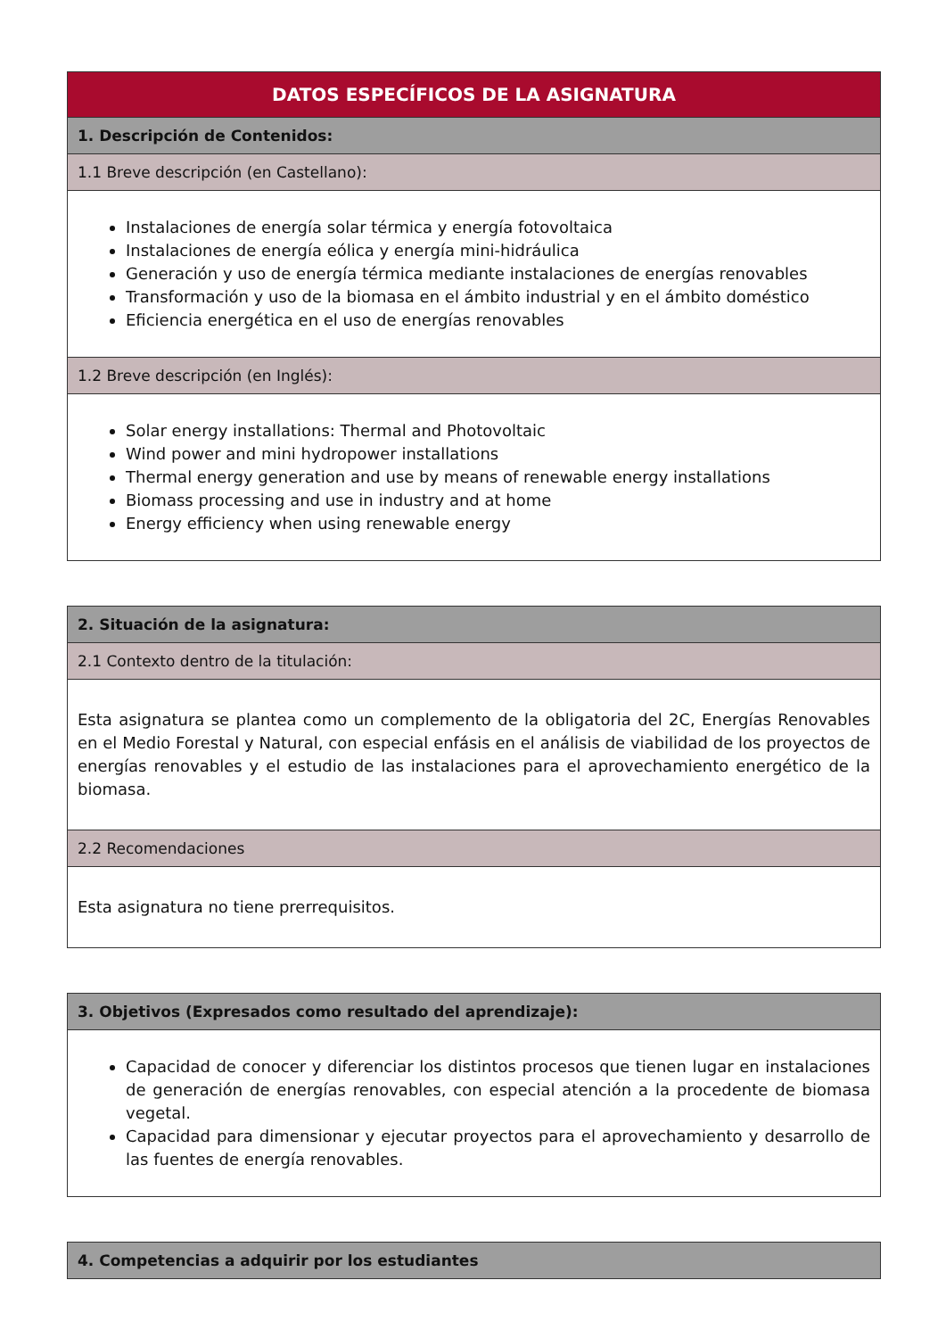| DATOS ESPECÍFICOS DE LA ASIGNATURA |
| --- |
| 1. Descripción de Contenidos: |
| 1.1 Breve descripción (en Castellano): |
| Instalaciones de energía solar térmica y energía fotovoltaica Instalaciones de energía eólica y energía mini-hidráulica Generación y uso de energía térmica mediante instalaciones de energías renovables Transformación y uso de la biomasa en el ámbito industrial y en el ámbito doméstico Eficiencia energética en el uso de energías renovables |
| 1.2 Breve descripción (en Inglés): |
| Solar energy installations: Thermal and Photovoltaic Wind power and mini hydropower installations Thermal energy generation and use by means of renewable energy installations Biomass processing and use in industry and at home Energy efficiency when using renewable energy |
| 2. Situación de la asignatura: |
| --- |
| 2.1 Contexto dentro de la titulación: |
| Esta asignatura se plantea como un complemento de la obligatoria del 2C, Energías Renovables en el Medio Forestal y Natural, con especial enfásis en el análisis de viabilidad de los proyectos de energías renovables y el estudio de las instalaciones para el aprovechamiento energético de la biomasa. |
| 2.2 Recomendaciones |
| Esta asignatura no tiene prerrequisitos. |
| 3. Objetivos (Expresados como resultado del aprendizaje): |
| --- |
| Capacidad de conocer y diferenciar los distintos procesos que tienen lugar en instalaciones de generación de energías renovables, con especial atención a la procedente de biomasa vegetal. Capacidad para dimensionar y ejecutar proyectos para el aprovechamiento y desarrollo de las fuentes de energía renovables. |
| 4. Competencias a adquirir por los estudiantes |
| --- |